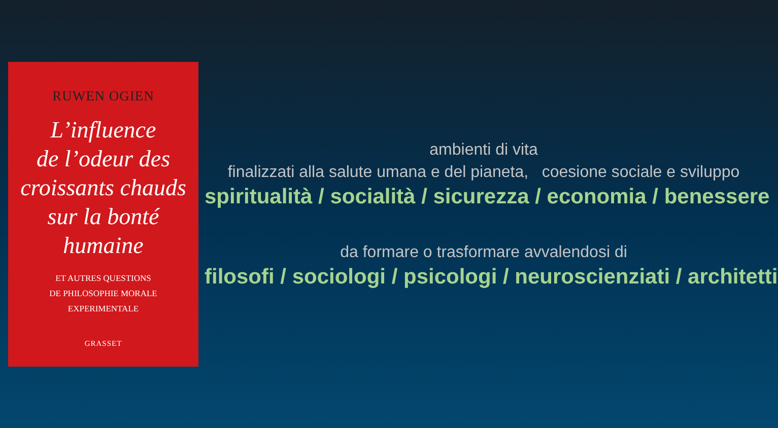RUWEN OGIEN
L’influence
de l’odeur des
croissants chauds
sur la bonté
humaine
ET AUTRES QUESTIONS
DE PHILOSOPHIE MORALE
EXPERIMENTALE
GRASSET
ambienti di vita
finalizzati alla salute umana e del pianeta, coesione sociale e sviluppo
spiritualità / socialità / sicurezza / economia / benessere
da formare o trasformare avvalendosi di
filosofi / sociologi / psicologi / neuroscienziati / architetti